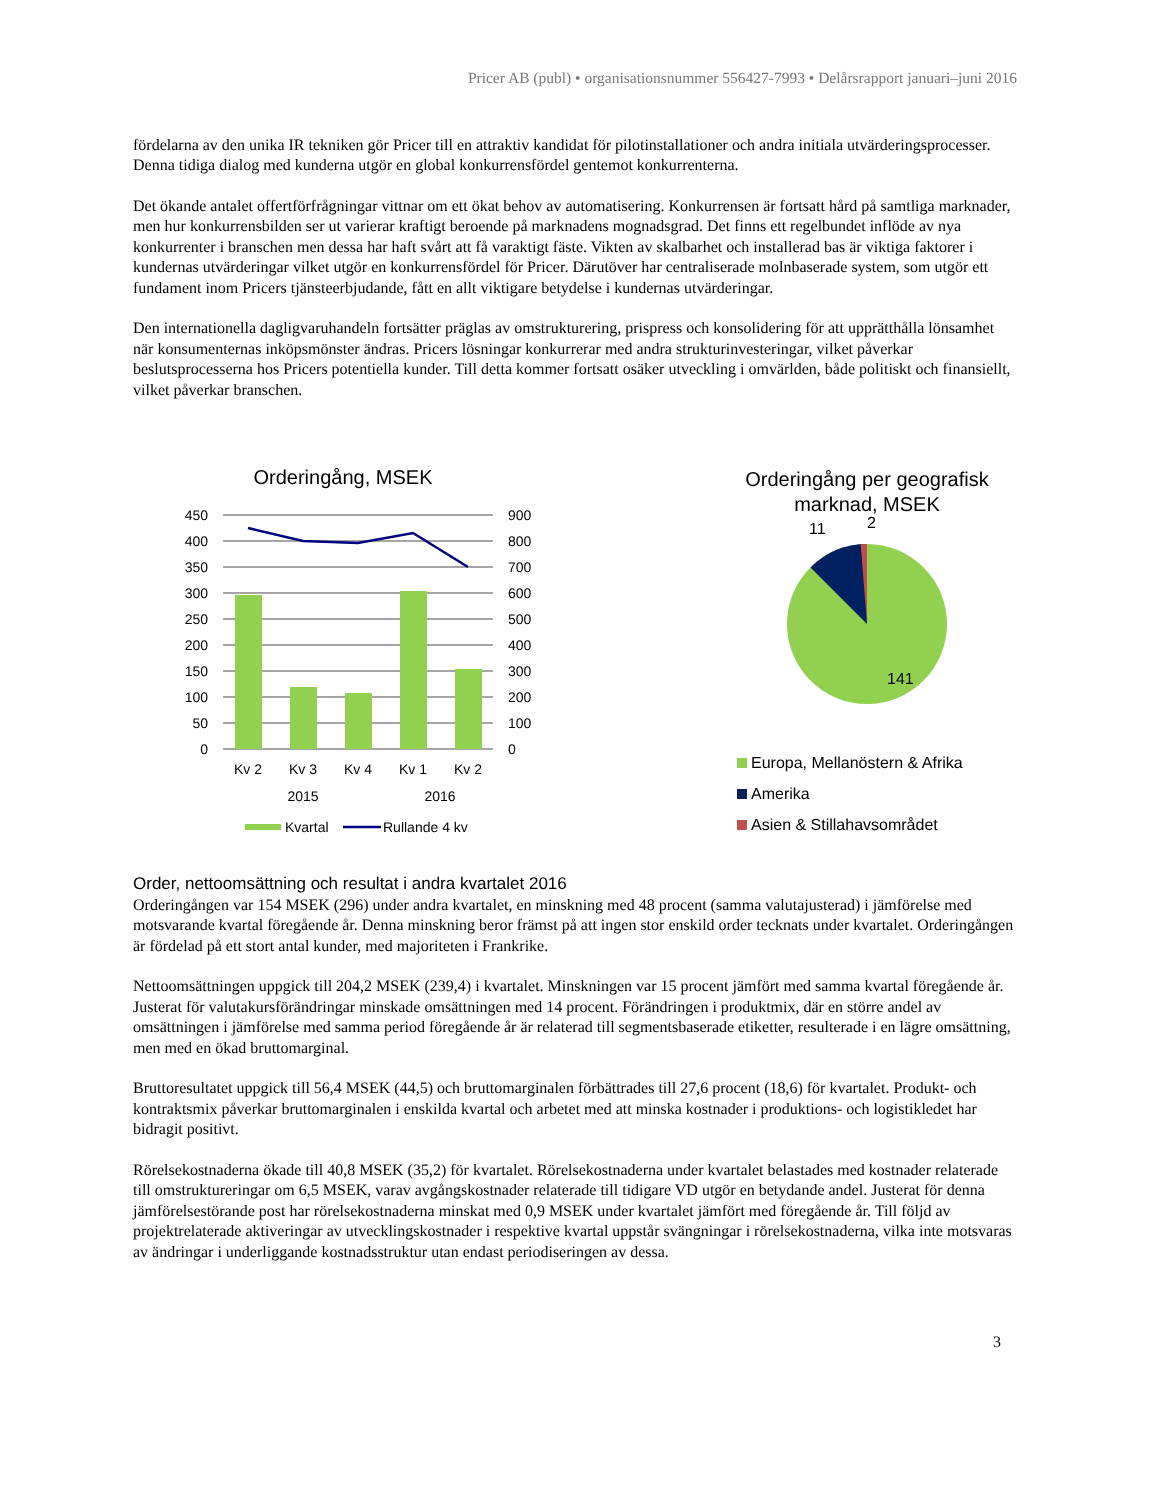Pricer AB (publ) • organisationsnummer 556427-7993 • Delårsrapport januari–juni 2016
fördelarna av den unika IR tekniken gör Pricer till en attraktiv kandidat för pilotinstallationer och andra initiala utvärderingsprocesser. Denna tidiga dialog med kunderna utgör en global konkurrensfördel gentemot konkurrenterna.
Det ökande antalet offertförfrågningar vittnar om ett ökat behov av automatisering. Konkurrensen är fortsatt hård på samtliga marknader, men hur konkurrensbilden ser ut varierar kraftigt beroende på marknadens mognadsgrad. Det finns ett regelbundet inflöde av nya konkurrenter i branschen men dessa har haft svårt att få varaktigt fäste. Vikten av skalbarhet och installerad bas är viktiga faktorer i kundernas utvärderingar vilket utgör en konkurrensfördel för Pricer. Därutöver har centraliserade molnbaserade system, som utgör ett fundament inom Pricers tjänsteerbjudande, fått en allt viktigare betydelse i kundernas utvärderingar.
Den internationella dagligvaruhandeln fortsätter präglas av omstrukturering, prispress och konsolidering för att upprätthålla lönsamhet när konsumenternas inköpsmönster ändras. Pricers lösningar konkurrerar med andra strukturinvesteringar, vilket påverkar beslutsprocesserna hos Pricers potentiella kunder. Till detta kommer fortsatt osäker utveckling i omvärlden, både politiskt och finansiellt, vilket påverkar branschen.
Orderingång, MSEK
450
400
350
300
250
200
150
100
50
0
900
800
700
600
500
400
300
200
100
0
Kv 2
Kv 3
Kv 4
Kv 1
Kv 2
2015
2016
Kvartal
Rullande 4 kv
Orderingång per geografisk
marknad, MSEK
11
2
141
Europa, Mellanöstern & Afrika
Amerika
Asien & Stillahavsområdet
Order, nettoomsättning och resultat i andra kvartalet 2016
Orderingången var 154 MSEK (296) under andra kvartalet, en minskning med 48 procent (samma valutajusterad) i jämförelse med motsvarande kvartal föregående år. Denna minskning beror främst på att ingen stor enskild order tecknats under kvartalet. Orderingången är fördelad på ett stort antal kunder, med majoriteten i Frankrike.
Nettoomsättningen uppgick till 204,2 MSEK (239,4) i kvartalet. Minskningen var 15 procent jämfört med samma kvartal föregående år. Justerat för valutakursförändringar minskade omsättningen med 14 procent. Förändringen i produktmix, där en större andel av omsättningen i jämförelse med samma period föregående år är relaterad till segmentsbaserade etiketter, resulterade i en lägre omsättning, men med en ökad bruttomarginal.
Bruttoresultatet uppgick till 56,4 MSEK (44,5) och bruttomarginalen förbättrades till 27,6 procent (18,6) för kvartalet. Produkt- och kontraktsmix påverkar bruttomarginalen i enskilda kvartal och arbetet med att minska kostnader i produktions- och logistikledet har bidragit positivt.
Rörelsekostnaderna ökade till 40,8 MSEK (35,2) för kvartalet. Rörelsekostnaderna under kvartalet belastades med kostnader relaterade till omstruktureringar om 6,5 MSEK, varav avgångskostnader relaterade till tidigare VD utgör en betydande andel. Justerat för denna jämförelsestörande post har rörelsekostnaderna minskat med 0,9 MSEK under kvartalet jämfört med föregående år. Till följd av projektrelaterade aktiveringar av utvecklingskostnader i respektive kvartal uppstår svängningar i rörelsekostnaderna, vilka inte motsvaras av ändringar i underliggande kostnadsstruktur utan endast periodiseringen av dessa.
3